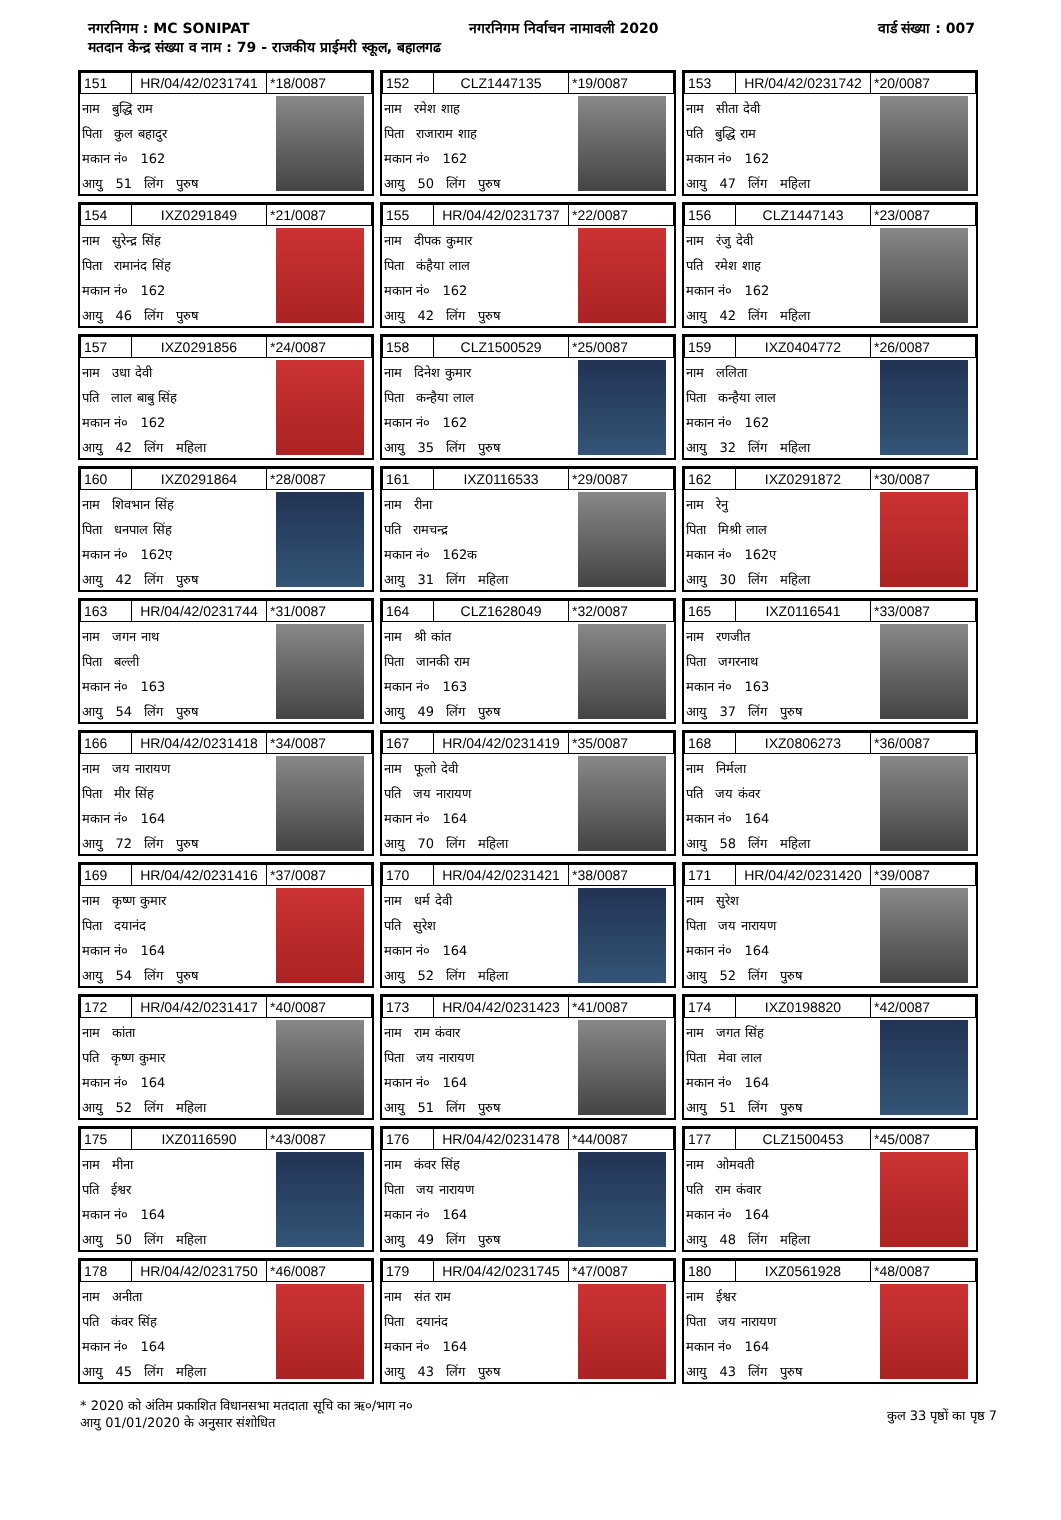नगरनिगम : MC SONIPAT नगरनिगम निर्वाचन नामावली 2020 वार्ड संख्या : 007
मतदान केन्द्र संख्या व नाम : 79 - राजकीय प्राईमरी स्कूल, बहालगढ
| 151 | HR/04/42/0231741 | *18/0087 |
नाम बुद्धि राम
पिता कुल बहादुर
मकान नं० 162
आयु 51 लिंग पुरुष
| 152 | CLZ1447135 | *19/0087 |
नाम रमेश शाह
पिता राजाराम शाह
मकान नं० 162
आयु 50 लिंग पुरुष
| 153 | HR/04/42/0231742 | *20/0087 |
नाम सीता देवी
पति बुद्धि राम
मकान नं० 162
आयु 47 लिंग महिला
| 154 | IXZ0291849 | *21/0087 |
नाम सुरेन्द्र सिंह
पिता रामानंद सिंह
मकान नं० 162
आयु 46 लिंग पुरुष
| 155 | HR/04/42/0231737 | *22/0087 |
नाम दीपक कुमार
पिता कंहैया लाल
मकान नं० 162
आयु 42 लिंग पुरुष
| 156 | CLZ1447143 | *23/0087 |
नाम रंजु देवी
पति रमेश शाह
मकान नं० 162
आयु 42 लिंग महिला
| 157 | IXZ0291856 | *24/0087 |
नाम उधा देवी
पति लाल बाबु सिंह
मकान नं० 162
आयु 42 लिंग महिला
| 158 | CLZ1500529 | *25/0087 |
नाम दिनेश कुमार
पिता कन्हैया लाल
मकान नं० 162
आयु 35 लिंग पुरुष
| 159 | IXZ0404772 | *26/0087 |
नाम ललिता
पिता कन्हैया लाल
मकान नं० 162
आयु 32 लिंग महिला
| 160 | IXZ0291864 | *28/0087 |
नाम शिवभान सिंह
पिता धनपाल सिंह
मकान नं० 162ए
आयु 42 लिंग पुरुष
| 161 | IXZ0116533 | *29/0087 |
नाम रीना
पति रामचन्द्र
मकान नं० 162क
आयु 31 लिंग महिला
| 162 | IXZ0291872 | *30/0087 |
नाम रेनु
पिता मिश्री लाल
मकान नं० 162ए
आयु 30 लिंग महिला
| 163 | HR/04/42/0231744 | *31/0087 |
नाम जगन नाथ
पिता बल्ली
मकान नं० 163
आयु 54 लिंग पुरुष
| 164 | CLZ1628049 | *32/0087 |
नाम श्री कांत
पिता जानकी राम
मकान नं० 163
आयु 49 लिंग पुरुष
| 165 | IXZ0116541 | *33/0087 |
नाम रणजीत
पिता जगरनाथ
मकान नं० 163
आयु 37 लिंग पुरुष
| 166 | HR/04/42/0231418 | *34/0087 |
नाम जय नारायण
पिता मीर सिंह
मकान नं० 164
आयु 72 लिंग पुरुष
| 167 | HR/04/42/0231419 | *35/0087 |
नाम फूलो देवी
पति जय नारायण
मकान नं० 164
आयु 70 लिंग महिला
| 168 | IXZ0806273 | *36/0087 |
नाम निर्मला
पति जय कंवर
मकान नं० 164
आयु 58 लिंग महिला
| 169 | HR/04/42/0231416 | *37/0087 |
नाम कृष्ण कुमार
पिता दयानंद
मकान नं० 164
आयु 54 लिंग पुरुष
| 170 | HR/04/42/0231421 | *38/0087 |
नाम धर्म देवी
पति सुरेश
मकान नं० 164
आयु 52 लिंग महिला
| 171 | HR/04/42/0231420 | *39/0087 |
नाम सुरेश
पिता जय नारायण
मकान नं० 164
आयु 52 लिंग पुरुष
| 172 | HR/04/42/0231417 | *40/0087 |
नाम कांता
पति कृष्ण कुमार
मकान नं० 164
आयु 52 लिंग महिला
| 173 | HR/04/42/0231423 | *41/0087 |
नाम राम कंवार
पिता जय नारायण
मकान नं० 164
आयु 51 लिंग पुरुष
| 174 | IXZ0198820 | *42/0087 |
नाम जगत सिंह
पिता मेवा लाल
मकान नं० 164
आयु 51 लिंग पुरुष
| 175 | IXZ0116590 | *43/0087 |
नाम मीना
पति ईश्वर
मकान नं० 164
आयु 50 लिंग महिला
| 176 | HR/04/42/0231478 | *44/0087 |
नाम कंवर सिंह
पिता जय नारायण
मकान नं० 164
आयु 49 लिंग पुरुष
| 177 | CLZ1500453 | *45/0087 |
नाम ओमवती
पति राम कंवार
मकान नं० 164
आयु 48 लिंग महिला
| 178 | HR/04/42/0231750 | *46/0087 |
नाम अनीता
पति कंवर सिंह
मकान नं० 164
आयु 45 लिंग महिला
| 179 | HR/04/42/0231745 | *47/0087 |
नाम संत राम
पिता दयानंद
मकान नं० 164
आयु 43 लिंग पुरुष
| 180 | IXZ0561928 | *48/0087 |
नाम ईश्वर
पिता जय नारायण
मकान नं० 164
आयु 43 लिंग पुरुष
* 2020 को अंतिम प्रकाशित विधानसभा मतदाता सूचि का ऋ०/भाग न०
आयु 01/01/2020 के अनुसार संशोधित
कुल 33 पृष्ठों का पृष्ठ 7